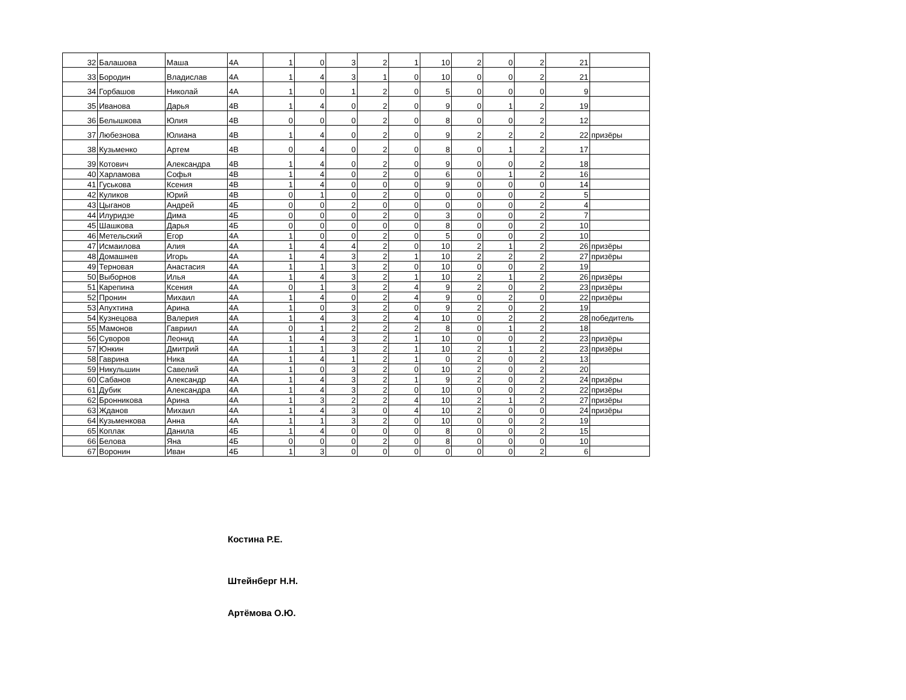| 32 | Балашова | Маша | 4А | 1 | 0 | 3 | 2 | 1 | 10 | 2 | 0 | 2 | 21 | |
| 33 | Бородин | Владислав | 4А | 1 | 4 | 3 | 1 | 0 | 10 | 0 | 0 | 2 | 21 | |
| 34 | Горбашов | Николай | 4А | 1 | 0 | 1 | 2 | 0 | 5 | 0 | 0 | 0 | 9 | |
| 35 | Иванова | Дарья | 4В | 1 | 4 | 0 | 2 | 0 | 9 | 0 | 1 | 2 | 19 | |
| 36 | Белышкова | Юлия | 4В | 0 | 0 | 0 | 2 | 0 | 8 | 0 | 0 | 2 | 12 | |
| 37 | Любезнова | Юлиана | 4В | 1 | 4 | 0 | 2 | 0 | 9 | 2 | 2 | 2 | 22 | призёры |
| 38 | Кузьменко | Артем | 4В | 0 | 4 | 0 | 2 | 0 | 8 | 0 | 1 | 2 | 17 | |
| 39 | Котович | Александра | 4В | 1 | 4 | 0 | 2 | 0 | 9 | 0 | 0 | 2 | 18 | |
| 40 | Харламова | Софья | 4В | 1 | 4 | 0 | 2 | 0 | 6 | 0 | 1 | 2 | 16 | |
| 41 | Гуськова | Ксения | 4В | 1 | 4 | 0 | 0 | 0 | 9 | 0 | 0 | 0 | 14 | |
| 42 | Куликов | Юрий | 4В | 0 | 1 | 0 | 2 | 0 | 0 | 0 | 0 | 2 | 5 | |
| 43 | Цыганов | Андрей | 4Б | 0 | 0 | 2 | 0 | 0 | 0 | 0 | 0 | 2 | 4 | |
| 44 | Илуридзе | Дима | 4Б | 0 | 0 | 0 | 2 | 0 | 3 | 0 | 0 | 2 | 7 | |
| 45 | Шашкова | Дарья | 4Б | 0 | 0 | 0 | 0 | 0 | 8 | 0 | 0 | 2 | 10 | |
| 46 | Метельский | Егор | 4А | 1 | 0 | 0 | 2 | 0 | 5 | 0 | 0 | 2 | 10 | |
| 47 | Исмаилова | Алия | 4А | 1 | 4 | 4 | 2 | 0 | 10 | 2 | 1 | 2 | 26 | призёры |
| 48 | Домашнев | Игорь | 4А | 1 | 4 | 3 | 2 | 1 | 10 | 2 | 2 | 2 | 27 | призёры |
| 49 | Терновая | Анастасия | 4А | 1 | 1 | 3 | 2 | 0 | 10 | 0 | 0 | 2 | 19 | |
| 50 | Выборнов | Илья | 4А | 1 | 4 | 3 | 2 | 1 | 10 | 2 | 1 | 2 | 26 | призёры |
| 51 | Карепина | Ксения | 4А | 0 | 1 | 3 | 2 | 4 | 9 | 2 | 0 | 2 | 23 | призёры |
| 52 | Пронин | Михаил | 4А | 1 | 4 | 0 | 2 | 4 | 9 | 0 | 2 | 0 | 22 | призёры |
| 53 | Апухтина | Арина | 4А | 1 | 0 | 3 | 2 | 0 | 9 | 2 | 0 | 2 | 19 | |
| 54 | Кузнецова | Валерия | 4А | 1 | 4 | 3 | 2 | 4 | 10 | 0 | 2 | 2 | 28 | победитель |
| 55 | Мамонов | Гавриил | 4А | 0 | 1 | 2 | 2 | 2 | 8 | 0 | 1 | 2 | 18 | |
| 56 | Суворов | Леонид | 4А | 1 | 4 | 3 | 2 | 1 | 10 | 0 | 0 | 2 | 23 | призёры |
| 57 | Юнкин | Дмитрий | 4А | 1 | 1 | 3 | 2 | 1 | 10 | 2 | 1 | 2 | 23 | призёры |
| 58 | Гаврина | Ника | 4А | 1 | 4 | 1 | 2 | 1 | 0 | 2 | 0 | 2 | 13 | |
| 59 | Никульшин | Савелий | 4А | 1 | 0 | 3 | 2 | 0 | 10 | 2 | 0 | 2 | 20 | |
| 60 | Сабанов | Александр | 4А | 1 | 4 | 3 | 2 | 1 | 9 | 2 | 0 | 2 | 24 | призёры |
| 61 | Дубик | Александра | 4А | 1 | 4 | 3 | 2 | 0 | 10 | 0 | 0 | 2 | 22 | призёры |
| 62 | Бронникова | Арина | 4А | 1 | 3 | 2 | 2 | 4 | 10 | 2 | 1 | 2 | 27 | призёры |
| 63 | Жданов | Михаил | 4А | 1 | 4 | 3 | 0 | 4 | 10 | 2 | 0 | 0 | 24 | призёры |
| 64 | Кузьменкова | Анна | 4А | 1 | 1 | 3 | 2 | 0 | 10 | 0 | 0 | 2 | 19 | |
| 65 | Коплак | Данила | 4Б | 1 | 4 | 0 | 0 | 0 | 8 | 0 | 0 | 2 | 15 | |
| 66 | Белова | Яна | 4Б | 0 | 0 | 0 | 2 | 0 | 8 | 0 | 0 | 0 | 10 | |
| 67 | Воронин | Иван | 4Б | 1 | 3 | 0 | 0 | 0 | 0 | 0 | 0 | 2 | 6 | |
Костина Р.Е.
Штейнберг Н.Н.
Артёмова О.Ю.